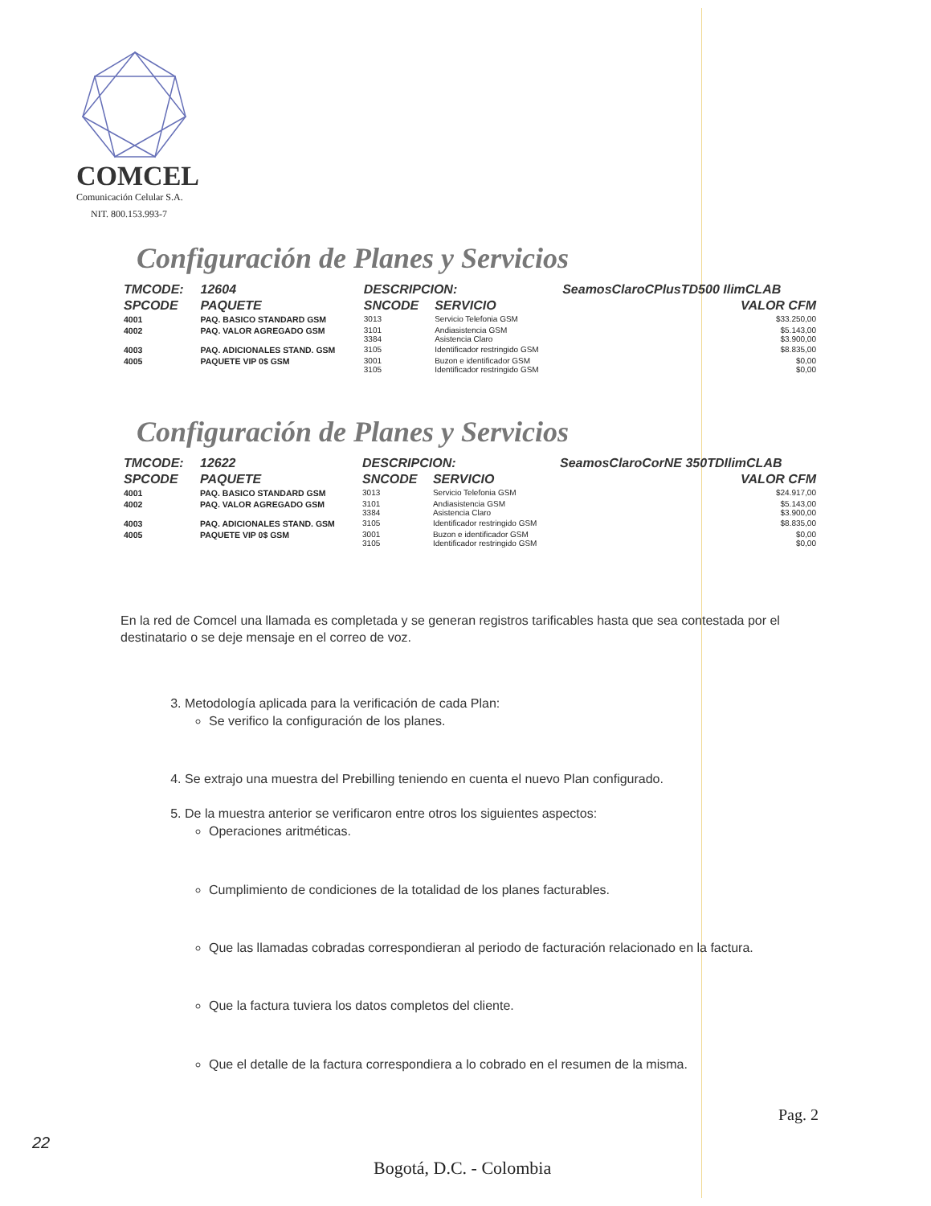COMCEL
Comunicación Celular S.A.
NIT. 800.153.993-7
Configuración de Planes y Servicios
| TMCODE: | 12604 | DESCRIPCION: | | SeamosClaroCPlusTD500 IlimCLAB | |
| --- | --- | --- | --- | --- | --- |
| SPCODE | PAQUETE | SNCODE | SERVICIO | | VALOR CFM |
| 4001 | PAQ. BASICO STANDARD GSM | 3013 | Servicio Telefonia GSM | | $33.250,00 |
| 4002 | PAQ. VALOR AGREGADO GSM | 3101 3384 | Andiasistencia GSM Asistencia Claro | | $5.143,00 $3.900,00 |
| 4003 | PAQ. ADICIONALES STAND. GSM | 3105 | Identificador restringido GSM | | $8.835,00 |
| 4005 | PAQUETE VIP 0$ GSM | 3001 3105 | Buzon e identificador GSM Identificador restringido GSM | | $0,00 $0,00 |
Configuración de Planes y Servicios
| TMCODE: | 12622 | DESCRIPCION: | | SeamosClaroCorNE 350TDIlimCLAB | |
| --- | --- | --- | --- | --- | --- |
| SPCODE | PAQUETE | SNCODE | SERVICIO | | VALOR CFM |
| 4001 | PAQ. BASICO STANDARD GSM | 3013 | Servicio Telefonia GSM | | $24.917,00 |
| 4002 | PAQ. VALOR AGREGADO GSM | 3101 3384 | Andiasistencia GSM Asistencia Claro | | $5.143,00 $3.900,00 |
| 4003 | PAQ. ADICIONALES STAND. GSM | 3105 | Identificador restringido GSM | | $8.835,00 |
| 4005 | PAQUETE VIP 0$ GSM | 3001 3105 | Buzon e identificador GSM Identificador restringido GSM | | $0,00 $0,00 |
En la red de Comcel una llamada es completada y se generan registros tarificables hasta que sea contestada por el destinatario o se deje mensaje en el correo de voz.
3. Metodología aplicada para la verificación de cada Plan:
Se verifico la configuración de los planes.
4. Se extrajo una muestra del Prebilling teniendo en cuenta el nuevo Plan configurado.
5. De la muestra anterior se verificaron entre otros los siguientes aspectos:
Operaciones aritméticas.
Cumplimiento de condiciones de la totalidad de los planes facturables.
Que las llamadas cobradas correspondieran al periodo de facturación relacionado en la factura.
Que la factura tuviera los datos completos del cliente.
Que el detalle de la factura correspondiera a lo cobrado en el resumen de la misma.
Pag. 2
22
Bogotá, D.C. - Colombia